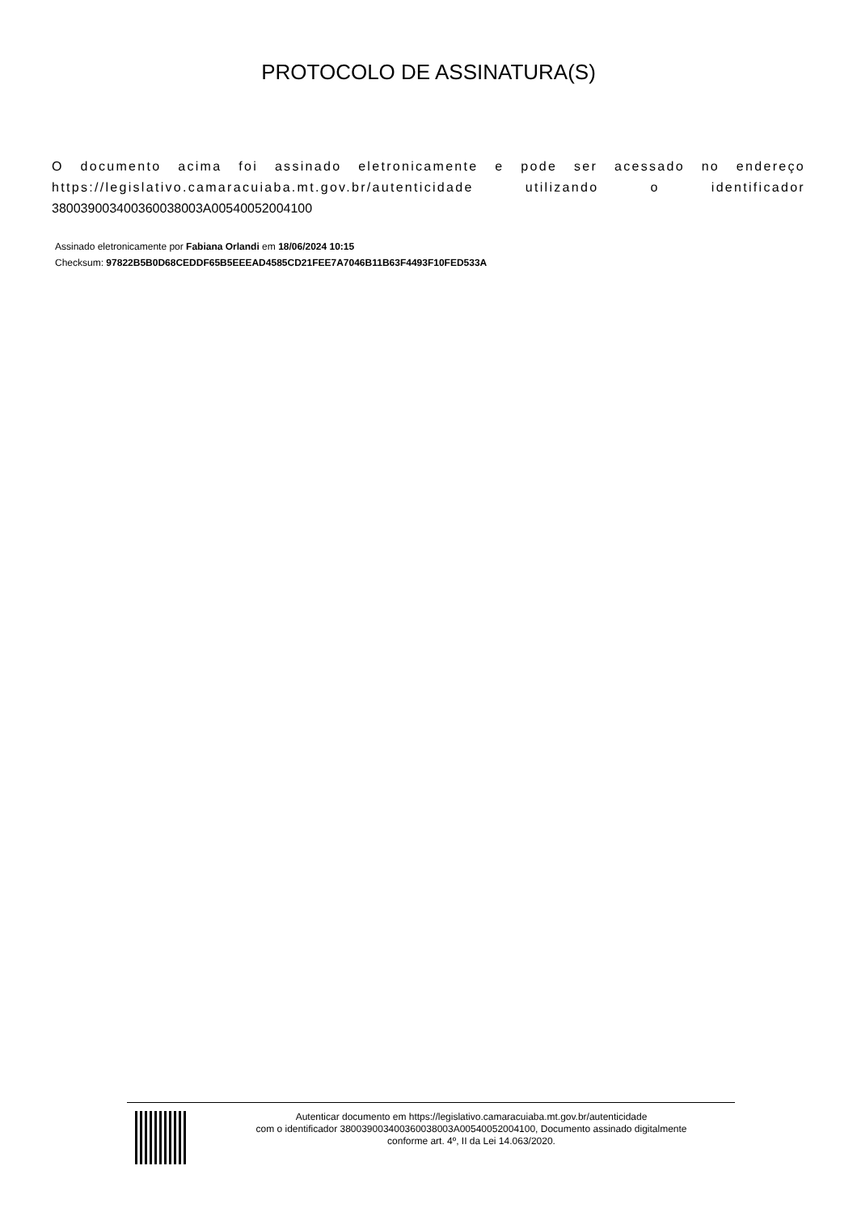PROTOCOLO DE ASSINATURA(S)
O documento acima foi assinado eletronicamente e pode ser acessado no endereço https://legislativo.camaracuiaba.mt.gov.br/autenticidade utilizando o identificador 380039003400360038003A00540052004100
Assinado eletronicamente por Fabiana Orlandi em 18/06/2024 10:15
Checksum: 97822B5B0D68CEDDF65B5EEEAD4585CD21FEE7A7046B11B63F4493F10FED533A
Autenticar documento em https://legislativo.camaracuiaba.mt.gov.br/autenticidade
com o identificador 380039003400360038003A00540052004100, Documento assinado digitalmente
conforme art. 4º, II da Lei 14.063/2020.